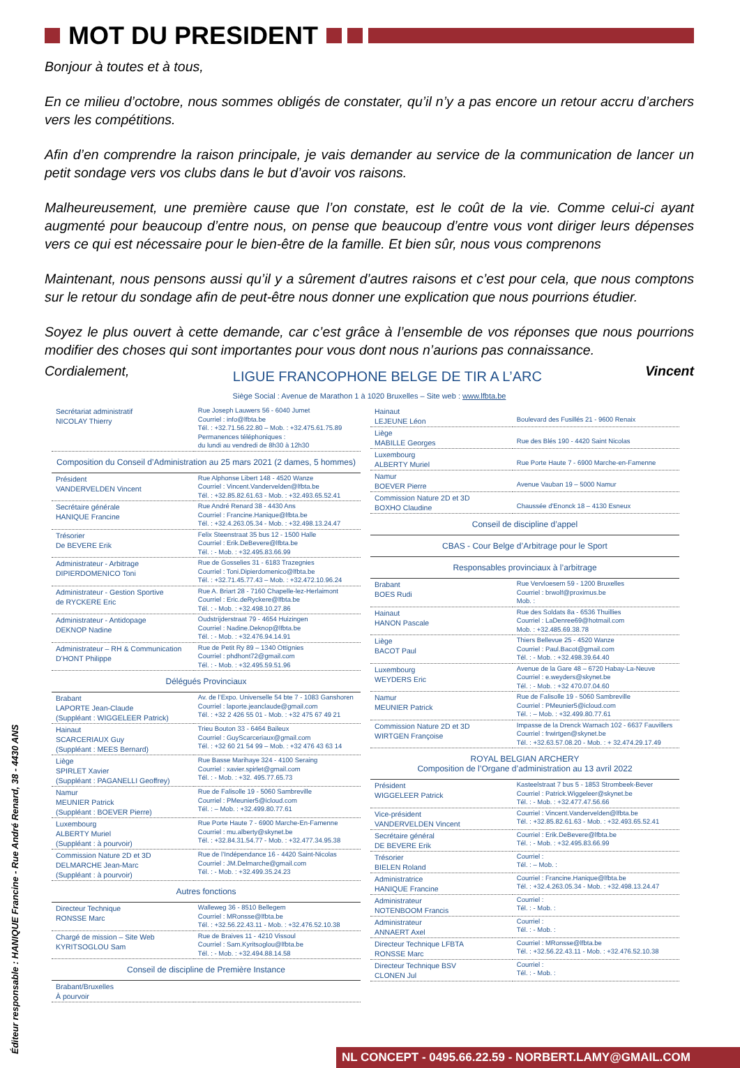Éditeur responsable : HANIQUE Francine - Rue André Renard, 38 - 4430 ANS
MOT DU PRESIDENT
Bonjour à toutes et à tous,
En ce milieu d’octobre, nous sommes obligés de constater, qu’il n’y a pas encore un retour accru d’archers vers les compétitions.
Afin d’en comprendre la raison principale, je vais demander au service de la communication de lancer un petit sondage vers vos clubs dans le but d’avoir vos raisons.
Malheureusement, une première cause que l’on constate, est le coût de la vie. Comme celui-ci ayant augmenté pour beaucoup d’entre nous, on pense que beaucoup d’entre vous vont diriger leurs dépenses vers ce qui est nécessaire pour le bien-être de la famille. Et bien sûr, nous vous comprenons
Maintenant, nous pensons aussi qu’il y a sûrement d’autres raisons et c’est pour cela, que nous comptons sur le retour du sondage afin de peut-être nous donner une explication que nous pourrions étudier.
Soyez le plus ouvert à cette demande, car c’est grâce à l’ensemble de vos réponses que nous pourrions modifier des choses qui sont importantes pour vous dont nous n’aurions pas connaissance.
Cordialement, LIGUE FRANCOPHONE BELGE DE TIR A L’ARC Vincent
Siège Social : Avenue de Marathon 1 à 1020 Bruxelles – Site web : www.lfbta.be
| Secrétariat administratif NICOLAY Thierry | Rue Joseph Lauwers 56 - 6040 Jumet Courriel : info@lfbta.be Tél. : +32.71.56.22.80 – Mob. : +32.475.61.75.89 Permanences téléphoniques : du lundi au vendredi de 8h30 à 12h30 |
Composition du Conseil d’Administration au 25 mars 2021 (2 dames, 5 hommes)
| Président VANDERVELDEN Vincent | Rue Alphonse Libert 148 - 4520 Wanze Courriel : Vincent.Vandervelden@lfbta.be Tél. : +32.85.82.61.63 - Mob. : +32.493.65.52.41 |
| Secrétaire générale HANIQUE Francine | Rue André Renard 38 - 4430 Ans Courriel : Francine.Hanique@lfbta.be Tél. : +32.4.263.05.34 - Mob. : +32.498.13.24.47 |
| Trésorier De BEVERE Erik | Felix Steenstraat 35 bus 12 - 1500 Halle Courriel : Erik.DeBevere@lfbta.be Tél. : - Mob. : +32.495.83.66.99 |
| Administrateur - Arbitrage DIPIERDOMENICO Toni | Rue de Gosselies 31 - 6183 Trazegnies Courriel : Toni.Dipierdomenico@lfbta.be Tél. : +32.71.45.77.43 – Mob. : +32.472.10.96.24 |
| Administrateur - Gestion Sportive de RYCKERE Eric | Rue A. Briart 28 - 7160 Chapelle-lez-Herlaimont Courriel : Eric.deRyckere@lfbta.be Tél. : - Mob. : +32.498.10.27.86 |
| Administrateur - Antidopage DEKNOP Nadine | Oudstrijderstraat 79 - 4654 Huizingen Courriel : Nadine.Deknop@lfbta.be Tél. : - Mob. : +32.476.94.14.91 |
| Administrateur – RH & Communication D’HONT Philippe | Rue de Petit Ry 89 – 1340 Ottignies Courriel : phdhont72@gmail.com Tél. : - Mob. : +32.495.59.51.96 |
Délégués Provinciaux
| Brabant LAPORTE Jean-Claude (Suppléant : WIGGELEER Patrick) | Av. de l’Expo. Universelle 54 bte 7 - 1083 Ganshoren Courriel : laporte.jeanclaude@gmail.com Tél. : +32 2 426 55 01 - Mob. : +32 475 67 49 21 |
| Hainaut SCARCERIAUX Guy (Suppléant : MEES Bernard) | Trieu Bouton 33 - 6464 Baileux Courriel : GuyScarceriaux@gmail.com Tél. : +32 60 21 54 99 – Mob. : +32 476 43 63 14 |
| Liège SPIRLET Xavier (Suppléant : PAGANELLI Geoffrey) | Rue Basse Marihaye 324 - 4100 Seraing Courriel : xavier.spirlet@gmail.com Tél. : - Mob. : +32. 495.77.65.73 |
| Namur MEUNIER Patrick (Suppléant : BOEVER Pierre) | Rue de Falisolle 19 - 5060 Sambreville Courriel : PMeunier5@icloud.com Tél. : – Mob. : +32.499.80.77.61 |
| Luxembourg ALBERTY Muriel (Suppléant : à pourvoir) | Rue Porte Haute 7 - 6900 Marche-En-Famenne Courriel : mu.alberty@skynet.be Tél. : +32.84.31.54.77 - Mob. : +32.477.34.95.38 |
| Commission Nature 2D et 3D DELMARCHE Jean-Marc (Suppléant : à pourvoir) | Rue de l’Indépendance 16 - 4420 Saint-Nicolas Courriel : JM.Delmarche@gmail.com Tél. : - Mob. : +32.499.35.24.23 |
Autres fonctions
| Directeur Technique RONSSE Marc | Walleweg 36 - 8510 Bellegem Courriel : MRonsse@lfbta.be Tél. : +32.56.22.43.11 - Mob. : +32.476.52.10.38 |
| Chargé de mission – Site Web KYRITSOGLOU Sam | Rue de Braives 11 - 4210 Vissoul Courriel : Sam.Kyritsoglou@lfbta.be Tél. : - Mob. : +32.494.88.14.58 |
Conseil de discipline de Première Instance
| Brabant/Bruxelles À pourvoir | |
| Hainaut LEJEUNE Léon | Boulevard des Fusillés 21 - 9600 Renaix |
| Liège MABILLE Georges | Rue des Blés 190 - 4420 Saint Nicolas |
| Luxembourg ALBERTY Muriel | Rue Porte Haute 7 - 6900 Marche-en-Famenne |
| Namur BOEVER Pierre | Avenue Vauban 19 – 5000 Namur |
| Commission Nature 2D et 3D BOXHO Claudine | Chaussée d'Enonck 18 – 4130 Esneux |
Conseil de discipline d’appel
CBAS - Cour Belge d’Arbitrage pour le Sport
Responsables provinciaux à l’arbitrage
| Brabant BOES Rudi | Rue Vervloesem 59 - 1200 Bruxelles Courriel : brwolf@proximus.be Mob. : |
| Hainaut HANON Pascale | Rue des Soldats 8a - 6536 Thuillies Courriel : LaDenree69@hotmail.com Mob. : +32.485.69.38.78 |
| Liège BACOT Paul | Thiers Bellevue 25 - 4520 Wanze Courriel : Paul.Bacot@gmail.com Tél. : - Mob. : +32.498.39.64.40 |
| Luxembourg WEYDERS Eric | Avenue de la Gare 48 – 6720 Habay-La-Neuve Courriel : e.weyders@skynet.be Tél. : - Mob. : +32 470.07.04.60 |
| Namur MEUNIER Patrick | Rue de Falisolle 19 - 5060 Sambreville Courriel : PMeunier5@icloud.com Tél. : – Mob. : +32.499.80.77.61 |
| Commission Nature 2D et 3D WIRTGEN Françoise | Impasse de la Drenck Warnach 102 - 6637 Fauvillers Courriel : frwirtgen@skynet.be Tél. : +32.63.57.08.20 - Mob. : + 32.474.29.17.49 |
ROYAL BELGIAN ARCHERY
Composition de l’Organe d’administration au 13 avril 2022
| Président WIGGELEER Patrick | Kasteelstraat 7 bus 5 - 1853 Strombeek-Bever Courriel : Patrick.Wiggeleer@skynet.be Tél. : - Mob. : +32.477.47.56.66 |
| Vice-président VANDERVELDEN Vincent | Courriel : Vincent.Vandervelden@lfbta.be Tél. : +32.85.82.61.63 - Mob. : +32.493.65.52.41 |
| Secrétaire général DE BEVERE Erik | Courriel : Erik.DeBevere@lfbta.be Tél. : - Mob. : +32.495.83.66.99 |
| Trésorier BIELEN Roland | Courriel : Tél. : – Mob. : |
| Administratrice HANIQUE Francine | Courriel : Francine.Hanique@lfbta.be Tél. : +32.4.263.05.34 - Mob. : +32.498.13.24.47 |
| Administrateur NOTENBOOM Francis | Courriel : Tél. : - Mob. : |
| Administrateur ANNAERT Axel | Courriel : Tél. : - Mob. : |
| Directeur Technique LFBTA RONSSE Marc | Courriel : MRonsse@lfbta.be Tél. : +32.56.22.43.11 - Mob. : +32.476.52.10.38 |
| Directeur Technique BSV CLONEN Jul | Courriel : Tél. : - Mob. : |
NL CONCEPT - 0495.66.22.59 - NORBERT.LAMY@GMAIL.COM